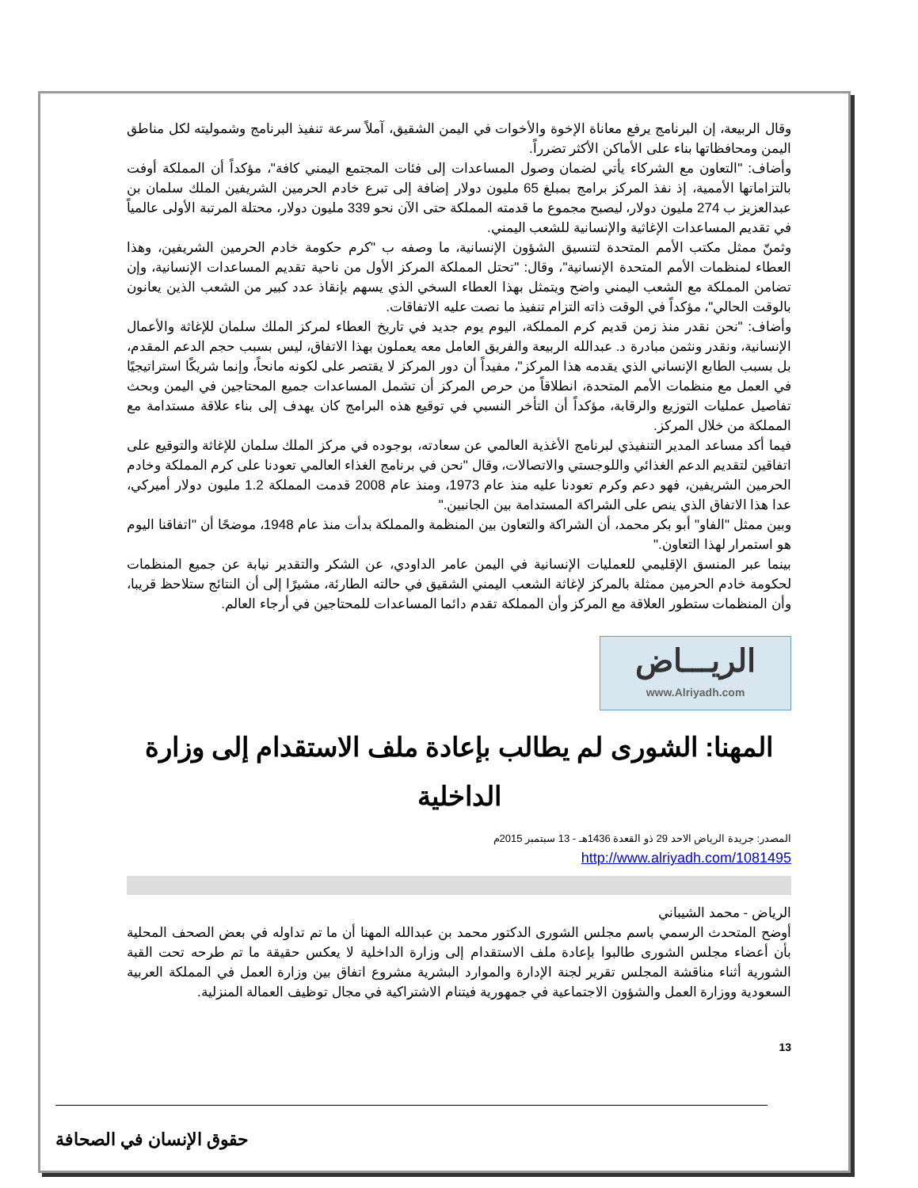وقال الربيعة، إن البرنامج يرفع معاناة الإخوة والأخوات في اليمن الشقيق، آملاً سرعة تنفيذ البرنامج وشموليته لكل مناطق اليمن ومحافظاتها بناء على الأماكن الأكثر تضرراً.
وأضاف: "التعاون مع الشركاء يأتي لضمان وصول المساعدات إلى فئات المجتمع اليمني كافة"، مؤكداً أن المملكة أوفت بالتزاماتها الأممية، إذ نفذ المركز برامج بمبلغ 65 مليون دولار إضافة إلى تبرع خادم الحرمين الشريفين الملك سلمان بن عبدالعزيز ب 274 مليون دولار، ليصبح مجموع ما قدمته المملكة حتى الآن نحو 339 مليون دولار، محتلة المرتبة الأولى عالمياً في تقديم المساعدات الإغاثية والإنسانية للشعب اليمني.
وثمنّ ممثل مكتب الأمم المتحدة لتنسيق الشؤون الإنسانية، ما وصفه ب "كرم حكومة خادم الحرمين الشريفين، وهذا العطاء لمنظمات الأمم المتحدة الإنسانية"، وقال: "تحتل المملكة المركز الأول من ناحية تقديم المساعدات الإنسانية، وإن تضامن المملكة مع الشعب اليمني واضح ويتمثل بهذا العطاء السخي الذي يسهم بإنقاذ عدد كبير من الشعب الذين يعانون بالوقت الحالي"، مؤكداً في الوقت ذاته التزام تنفيذ ما نصت عليه الاتفاقات.
وأضاف: "نحن نقدر منذ زمن قديم كرم المملكة، اليوم يوم جديد في تاريخ العطاء لمركز الملك سلمان للإغاثة والأعمال الإنسانية، ونقدر ونثمن مبادرة د. عبدالله الربيعة والفريق العامل معه يعملون بهذا الاتفاق، ليس بسبب حجم الدعم المقدم، بل بسبب الطابع الإنساني الذي يقدمه هذا المركز"، مفيداً أن دور المركز لا يقتصر على لكونه مانحاً، وإنما شريكًا استراتيجيًا في العمل مع منظمات الأمم المتحدة، انطلاقاً من حرص المركز أن تشمل المساعدات جميع المحتاجين في اليمن وبحث تفاصيل عمليات التوزيع والرقابة، مؤكداً أن التأخر النسبي في توقيع هذه البرامج كان يهدف إلى بناء علاقة مستدامة مع المملكة من خلال المركز.
فيما أكد مساعد المدير التنفيذي لبرنامج الأغذية العالمي عن سعادته، بوجوده في مركز الملك سلمان للإغاثة والتوقيع على اتفاقين لتقديم الدعم الغذائي واللوجستي والاتصالات، وقال "نحن في برنامج الغذاء العالمي تعودنا على كرم المملكة وخادم الحرمين الشريفين، فهو دعم وكرم تعودنا عليه منذ عام 1973، ومنذ عام 2008 قدمت المملكة 1.2 مليون دولار أميركي، عدا هذا الاتفاق الذي ينص على الشراكة المستدامة بين الجانبين."
وبين ممثل "الفاو" أبو بكر محمد، أن الشراكة والتعاون بين المنظمة والمملكة بدأت منذ عام 1948، موضحًا أن "اتفاقنا اليوم هو استمرار لهذا التعاون."
بينما عبر المنسق الإقليمي للعمليات الإنسانية في اليمن عامر الداودي، عن الشكر والتقدير نيابة عن جميع المنظمات لحكومة خادم الحرمين ممثلة بالمركز لإغاثة الشعب اليمني الشقيق في حالته الطارئة، مشيرًا إلى أن النتائج ستلاحظ قريبا، وأن المنظمات ستطور العلاقة مع المركز وأن المملكة تقدم دائما المساعدات للمحتاجين في أرجاء العالم.
الريـــاض
www.Alriyadh.com
المهنا: الشورى لم يطالب بإعادة ملف الاستقدام إلى وزارة الداخلية
المصدر: جريدة الرياض الاحد 29 ذو القعدة 1436هـ - 13 سبتمبر 2015م
http://www.alriyadh.com/1081495
الرياض - محمد الشيباني
أوضح المتحدث الرسمي باسم مجلس الشورى الدكتور محمد بن عبدالله المهنا أن ما تم تداوله في بعض الصحف المحلية بأن أعضاء مجلس الشورى طالبوا بإعادة ملف الاستقدام إلى وزارة الداخلية لا يعكس حقيقة ما تم طرحه تحت القبة الشورية أثناء مناقشة المجلس تقرير لجنة الإدارة والموارد البشرية مشروع اتفاق بين وزارة العمل في المملكة العربية السعودية ووزارة العمل والشؤون الاجتماعية في جمهورية فيتنام الاشتراكية في مجال توظيف العمالة المنزلية.
13
حقوق الإنسان في الصحافة